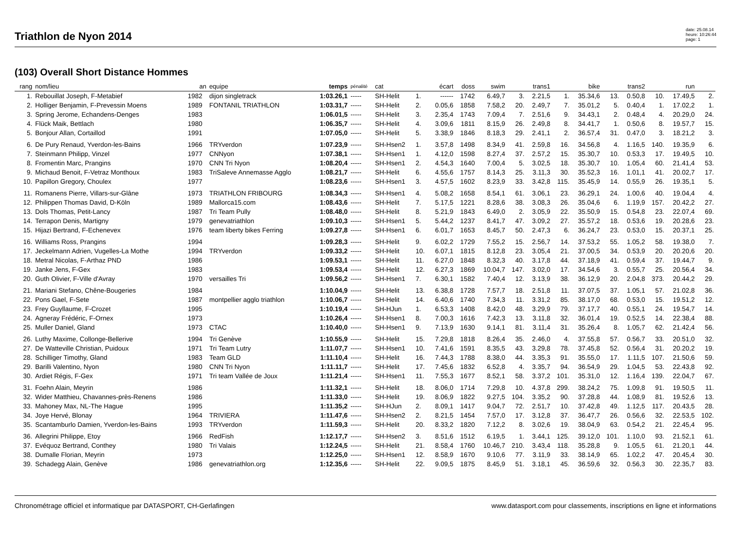Triathlon de Nyon 2014
date: 25.08.14
heure: 10:26:44
page: 1
(103) Overall Short Distance Hommes
| rang | nom/lieu | an | equipe | temps | pénalité | cat | | écart | doss | swim | | trans1 | | bike | | trans2 | | run | |
| --- | --- | --- | --- | --- | --- | --- | --- | --- | --- | --- | --- | --- | --- | --- | --- | --- | --- | --- | --- |
| 1. | Rebouillat Joseph, F-Metabief | 1982 | dijon singletrack | 1:03.26,1 | ----- | SH-Helit | 1. | ------ | 1742 | 6.49,7 | 3. | 2.21,5 | 1. | 35.34,6 | 13. | 0.50,8 | 10. | 17.49,5 | 2. |
| 2. | Holliger Benjamin, F-Prevessin Moens | 1989 | FONTANIL TRIATHLON | 1:03.31,7 | ----- | SH-Helit | 2. | 0.05,6 | 1858 | 7.58,2 | 20. | 2.49,7 | 7. | 35.01,2 | 5. | 0.40,4 | 1. | 17.02,2 | 1. |
| 3. | Spring Jerome, Echandens-Denges | 1983 | | 1:06.01,5 | ----- | SH-Helit | 3. | 2.35,4 | 1743 | 7.09,4 | 7. | 2.51,6 | 9. | 34.43,1 | 2. | 0.48,4 | 4. | 20.29,0 | 24. |
| 4. | Flück Maik, Bettlach | 1980 | | 1:06.35,7 | ----- | SH-Helit | 4. | 3.09,6 | 1811 | 8.15,9 | 26. | 2.49,8 | 8. | 34.41,7 | 1. | 0.50,6 | 8. | 19.57,7 | 15. |
| 5. | Bonjour Allan, Cortaillod | 1991 | | 1:07.05,0 | ----- | SH-Helit | 5. | 3.38,9 | 1846 | 8.18,3 | 29. | 2.41,1 | 2. | 36.57,4 | 31. | 0.47,0 | 3. | 18.21,2 | 3. |
| 6. | De Pury Renaud, Yverdon-les-Bains | 1966 | TRYverdon | 1:07.23,9 | ----- | SH-Hsen2 | 1. | 3.57,8 | 1498 | 8.34,9 | 41. | 2.59,8 | 16. | 34.56,8 | 4. | 1.16,5 | 140. | 19.35,9 | 6. |
| 7. | Steinmann Philipp, Vinzel | 1977 | CNNyon | 1:07.38,1 | ----- | SH-Hsen1 | 1. | 4.12,0 | 1598 | 8.27,4 | 37. | 2.57,2 | 15. | 35.30,7 | 10. | 0.53,3 | 17. | 19.49,5 | 10. |
| 8. | Fromentin Marc, Prangins | 1970 | CNN Tri Nyon | 1:08.20,4 | ----- | SH-Hsen1 | 2. | 4.54,3 | 1640 | 7.00,4 | 5. | 3.02,5 | 18. | 35.30,7 | 10. | 1.05,4 | 60. | 21.41,4 | 53. |
| 9. | Michaud Benoit, F-Vetraz Monthoux | 1983 | TriSaleve Annemasse Agglo | 1:08.21,7 | ----- | SH-Helit | 6. | 4.55,6 | 1757 | 8.14,3 | 25. | 3.11,3 | 30. | 35.52,3 | 16. | 1.01,1 | 41. | 20.02,7 | 17. |
| 10. | Papillon Gregory, Choulex | 1977 | | 1:08.23,6 | ----- | SH-Hsen1 | 3. | 4.57,5 | 1602 | 8.23,9 | 33. | 3.42,8 | 115. | 35.45,9 | 14. | 0.55,9 | 26. | 19.35,1 | 5. |
| 11. | Romanens Pierre, Villars-sur-Glâne | 1973 | TRIATHLON FRIBOURG | 1:08.34,3 | ----- | SH-Hsen1 | 4. | 5.08,2 | 1658 | 8.54,1 | 61. | 3.06,1 | 23. | 36.29,1 | 24. | 1.00,6 | 40. | 19.04,4 | 4. |
| 12. | Philippen Thomas David, D-Köln | 1989 | Mallorca15.com | 1:08.43,6 | ----- | SH-Helit | 7. | 5.17,5 | 1221 | 8.28,6 | 38. | 3.08,3 | 26. | 35.04,6 | 6. | 1.19,9 | 157. | 20.42,2 | 27. |
| 13. | Dols Thomas, Petit-Lancy | 1987 | Tri Team Pully | 1:08.48,0 | ----- | SH-Helit | 8. | 5.21,9 | 1843 | 6.49,0 | 2. | 3.05,9 | 22. | 35.50,9 | 15. | 0.54,8 | 23. | 22.07,4 | 69. |
| 14. | Terrapon Denis, Martigny | 1979 | genevatriathlon | 1:09.10,3 | ----- | SH-Hsen1 | 5. | 5.44,2 | 1237 | 8.41,7 | 47. | 3.09,2 | 27. | 35.57,2 | 18. | 0.53,6 | 19. | 20.28,6 | 23. |
| 15. | Hijazi Bertrand, F-Echenevex | 1976 | team liberty bikes Ferring | 1:09.27,8 | ----- | SH-Hsen1 | 6. | 6.01,7 | 1653 | 8.45,7 | 50. | 2.47,3 | 6. | 36.24,7 | 23. | 0.53,0 | 15. | 20.37,1 | 25. |
| 16. | Williams Ross, Prangins | 1994 | | 1:09.28,3 | ----- | SH-Helit | 9. | 6.02,2 | 1729 | 7.55,2 | 15. | 2.56,7 | 14. | 37.53,2 | 55. | 1.05,2 | 58. | 19.38,0 | 7. |
| 17. | Jeckelmann Adrien, Vugelles-La Mothe | 1994 | TRYverdon | 1:09.33,2 | ----- | SH-Helit | 10. | 6.07,1 | 1815 | 8.12,8 | 23. | 3.05,4 | 21. | 37.00,5 | 34. | 0.53,9 | 20. | 20.20,6 | 20. |
| 18. | Metral Nicolas, F-Arthaz PND | 1986 | | 1:09.53,1 | ----- | SH-Helit | 11. | 6.27,0 | 1848 | 8.32,3 | 40. | 3.17,8 | 44. | 37.18,9 | 41. | 0.59,4 | 37. | 19.44,7 | 9. |
| 19. | Janke Jens, F-Gex | 1983 | | 1:09.53,4 | ----- | SH-Helit | 12. | 6.27,3 | 1869 | 10.04,7 | 147. | 3.02,0 | 17. | 34.54,6 | 3. | 0.55,7 | 25. | 20.56,4 | 34. |
| 20. | Guth Olivier, F-Ville d'Avray | 1970 | versailles Tri | 1:09.56,2 | ----- | SH-Hsen1 | 7. | 6.30,1 | 1582 | 7.40,4 | 12. | 3.13,9 | 38. | 36.12,9 | 20. | 2.04,8 | 373. | 20.44,2 | 29. |
| 21. | Mariani Stefano, Chêne-Bougeries | 1984 | | 1:10.04,9 | ----- | SH-Helit | 13. | 6.38,8 | 1728 | 7.57,7 | 18. | 2.51,8 | 11. | 37.07,5 | 37. | 1.05,1 | 57. | 21.02,8 | 36. |
| 22. | Pons Gael, F-Sete | 1987 | montpellier agglo triathlon | 1:10.06,7 | ----- | SH-Helit | 14. | 6.40,6 | 1740 | 7.34,3 | 11. | 3.31,2 | 85. | 38.17,0 | 68. | 0.53,0 | 15. | 19.51,2 | 12. |
| 23. | Frey Guyllaume, F-Crozet | 1995 | | 1:10.19,4 | ----- | SH-HJun | 1. | 6.53,3 | 1408 | 8.42,0 | 48. | 3.29,9 | 79. | 37.17,7 | 40. | 0.55,1 | 24. | 19.54,7 | 14. |
| 24. | Agneray Frédéric, F-Ornex | 1973 | | 1:10.26,4 | ----- | SH-Hsen1 | 8. | 7.00,3 | 1616 | 7.42,3 | 13. | 3.11,8 | 32. | 36.01,4 | 19. | 0.52,5 | 14. | 22.38,4 | 88. |
| 25. | Muller Daniel, Gland | 1973 | CTAC | 1:10.40,0 | ----- | SH-Hsen1 | 9. | 7.13,9 | 1630 | 9.14,1 | 81. | 3.11,4 | 31. | 35.26,4 | 8. | 1.05,7 | 62. | 21.42,4 | 56. |
| 26. | Luthy Maxime, Collonge-Bellerive | 1994 | Tri Genève | 1:10.55,9 | ----- | SH-Helit | 15. | 7.29,8 | 1818 | 8.26,4 | 35. | 2.46,0 | 4. | 37.55,8 | 57. | 0.56,7 | 33. | 20.51,0 | 32. |
| 27. | De Watteville Christian, Puidoux | 1971 | Tri Team Lutry | 1:11.07,7 | ----- | SH-Hsen1 | 10. | 7.41,6 | 1591 | 8.35,5 | 43. | 3.29,8 | 78. | 37.45,8 | 52. | 0.56,4 | 31. | 20.20,2 | 19. |
| 28. | Schilliger Timothy, Gland | 1983 | Team GLD | 1:11.10,4 | ----- | SH-Helit | 16. | 7.44,3 | 1788 | 8.38,0 | 44. | 3.35,3 | 91. | 35.55,0 | 17. | 1.11,5 | 107. | 21.50,6 | 59. |
| 29. | Barilli Valentino, Nyon | 1980 | CNN Tri Nyon | 1:11.11,7 | ----- | SH-Helit | 17. | 7.45,6 | 1832 | 6.52,8 | 4. | 3.35,7 | 94. | 36.54,9 | 29. | 1.04,5 | 53. | 22.43,8 | 92. |
| 30. | Ardiet Régis, F-Gex | 1971 | Tri team Vallée de Joux | 1:11.21,4 | ----- | SH-Hsen1 | 11. | 7.55,3 | 1677 | 8.52,1 | 58. | 3.37,2 | 101. | 35.31,0 | 12. | 1.16,4 | 139. | 22.04,7 | 67. |
| 31. | Foehn Alain, Meyrin | 1986 | | 1:11.32,1 | ----- | SH-Helit | 18. | 8.06,0 | 1714 | 7.29,8 | 10. | 4.37,8 | 299. | 38.24,2 | 75. | 1.09,8 | 91. | 19.50,5 | 11. |
| 32. | Wider Matthieu, Chavannes-près-Renens | 1986 | | 1:11.33,0 | ----- | SH-Helit | 19. | 8.06,9 | 1822 | 9.27,5 | 104. | 3.35,2 | 90. | 37.28,8 | 44. | 1.08,9 | 81. | 19.52,6 | 13. |
| 33. | Mahoney Max, NL-The Hague | 1995 | | 1:11.35,2 | ----- | SH-HJun | 2. | 8.09,1 | 1417 | 9.04,7 | 72. | 2.51,7 | 10. | 37.42,8 | 49. | 1.12,5 | 117. | 20.43,5 | 28. |
| 34. | Joye Hervé, Blonay | 1964 | TRIVIERA | 1:11.47,6 | ----- | SH-Hsen2 | 2. | 8.21,5 | 1454 | 7.57,0 | 17. | 3.12,8 | 37. | 36.47,7 | 26. | 0.56,6 | 32. | 22.53,5 | 102. |
| 35. | Scantamburlo Damien, Yverdon-les-Bains | 1993 | TRYverdon | 1:11.59,3 | ----- | SH-Helit | 20. | 8.33,2 | 1820 | 7.12,2 | 8. | 3.02,6 | 19. | 38.04,9 | 63. | 0.54,2 | 21. | 22.45,4 | 95. |
| 36. | Allegrini Philippe, Etoy | 1966 | RedFish | 1:12.17,7 | ----- | SH-Hsen2 | 3. | 8.51,6 | 1512 | 6.19,5 | 1. | 3.44,1 | 125. | 39.12,0 | 101. | 1.10,0 | 93. | 21.52,1 | 61. |
| 37. | Evéquoz Bertrand, Conthey | 1980 | Tri Valais | 1:12.24,5 | ----- | SH-Helit | 21. | 8.58,4 | 1760 | 10.46,7 | 210. | 3.43,4 | 118. | 35.28,8 | 9. | 1.05,5 | 61. | 21.20,1 | 44. |
| 38. | Dumalle Florian, Meyrin | 1973 | | 1:12.25,0 | ----- | SH-Hsen1 | 12. | 8.58,9 | 1670 | 9.10,6 | 77. | 3.11,9 | 33. | 38.14,9 | 65. | 1.02,2 | 47. | 20.45,4 | 30. |
| 39. | Schadegg Alain, Genève | 1986 | genevatriathlon.org | 1:12.35,6 | ----- | SH-Helit | 22. | 9.09,5 | 1875 | 8.45,9 | 51. | 3.18,1 | 45. | 36.59,6 | 32. | 0.56,3 | 30. | 22.35,7 | 83. |
Chronométrage officiel et informatique par DATASPORT, CH-Gerlafingen www.datasport.com pour classements, inscriptions en ligne et informations